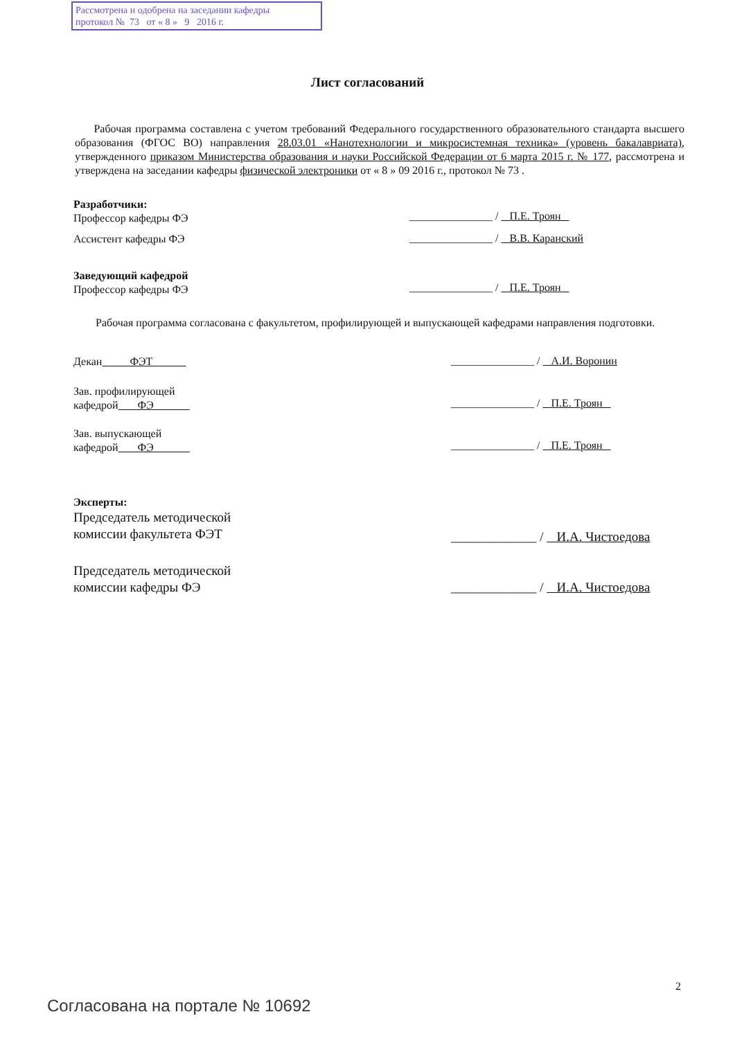Рассмотрена и одобрена на заседании кафедры
протокол № 73 от « 8 » 9 2016 г.
Лист согласований
Рабочая программа составлена с учетом требований Федерального государственного образовательного стандарта высшего образования (ФГОС ВО) направления 28.03.01 «Нанотехнологии и микросистемная техника» (уровень бакалавриата), утвержденного приказом Министерства образования и науки Российской Федерации от 6 марта 2015 г. № 177, рассмотрена и утверждена на заседании кафедры физической электроники от « 8 » 09 2016 г., протокол № 73 .
Разработчики:
Профессор кафедры ФЭ
_______________ / П.Е. Троян
Ассистент кафедры ФЭ
_______________ / В.В. Каранский
Заведующий кафедрой
Профессор кафедры ФЭ
_______________ / П.Е. Троян
Рабочая программа согласована с факультетом, профилирующей и выпускающей кафедрами направления подготовки.
Декан ФЭТ
_______________ / А.И. Воронин
Зав. профилирующей
кафедрой ФЭ
_______________ / П.Е. Троян
Зав. выпускающей
кафедрой ФЭ
_______________ / П.Е. Троян
Эксперты:
Председатель методической
комиссии факультета ФЭТ
_____________ / И.А. Чистоедова
Председатель методической
комиссии кафедры ФЭ
_____________ / И.А. Чистоедова
2
Согласована на портале № 10692